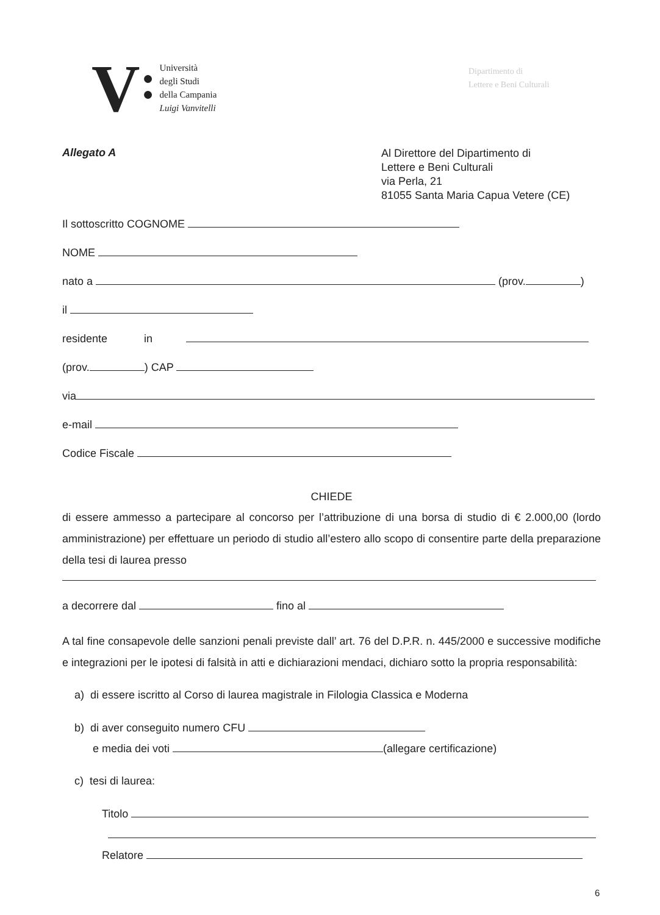V
●
●
Università
degli Studi
della Campania
Luigi Vanvitelli
Dipartimento di
Lettere e Beni Culturali
Allegato A
Al Direttore del Dipartimento di
Lettere e Beni Culturali
via Perla, 21
81055 Santa Maria Capua Vetere (CE)
Il sottoscritto COGNOME
NOME
nato a (prov. )
il
residente in
(prov. ) CAP
via
e-mail
Codice Fiscale
CHIEDE
di essere ammesso a partecipare al concorso per l’attribuzione di una borsa di studio di € 2.000,00 (lordo amministrazione) per effettuare un periodo di studio all’estero allo scopo di consentire parte della preparazione della tesi di laurea presso
a decorrere dal fino al
A tal fine consapevole delle sanzioni penali previste dall’ art. 76 del D.P.R. n. 445/2000 e successive modifiche e integrazioni per le ipotesi di falsità in atti e dichiarazioni mendaci, dichiaro sotto la propria responsabilità:
a) di essere iscritto al Corso di laurea magistrale in Filologia Classica e Moderna
b) di aver conseguito numero CFU
e media dei voti (allegare certificazione)
c) tesi di laurea:
Titolo
Relatore
6